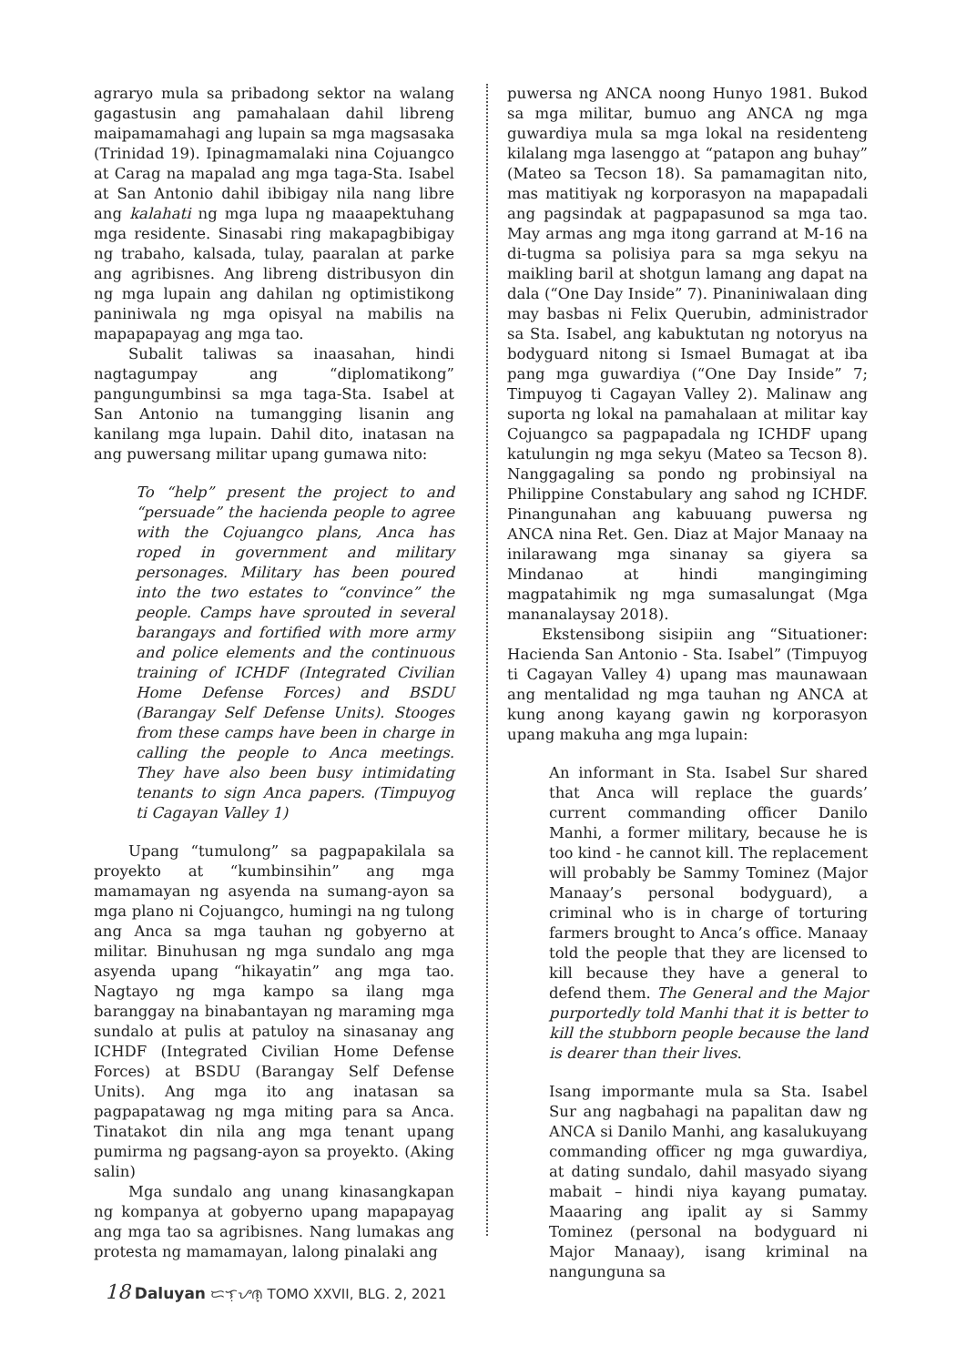agraryo mula sa pribadong sektor na walang gagastusin ang pamahalaan dahil libreng maipamamahagi ang lupain sa mga magsasaka (Trinidad 19). Ipinagmamalaki nina Cojuangco at Carag na mapalad ang mga taga-Sta. Isabel at San Antonio dahil ibibigay nila nang libre ang kalahati ng mga lupa ng maaapektuhang mga residente. Sinasabi ring makapagbibigay ng trabaho, kalsada, tulay, paaralan at parke ang agribisnes. Ang libreng distribusyon din ng mga lupain ang dahilan ng optimistikong paniniwala ng mga opisyal na mabilis na mapapapayag ang mga tao.
Subalit taliwas sa inaasahan, hindi nagtagumpay ang “diplomatikong” pangungumbinsi sa mga taga-Sta. Isabel at San Antonio na tumangging lisanin ang kanilang mga lupain. Dahil dito, inatasan na ang puwersang militar upang gumawa nito:
To “help” present the project to and “persuade” the hacienda people to agree with the Cojuangco plans, Anca has roped in government and military personages. Military has been poured into the two estates to “convince” the people. Camps have sprouted in several barangays and fortified with more army and police elements and the continuous training of ICHDF (Integrated Civilian Home Defense Forces) and BSDU (Barangay Self Defense Units). Stooges from these camps have been in charge in calling the people to Anca meetings. They have also been busy intimidating tenants to sign Anca papers. (Timpuyog ti Cagayan Valley 1)
Upang “tumulong” sa pagpapakilala sa proyekto at “kumbinsihin” ang mga mamamayan ng asyenda na sumang-ayon sa mga plano ni Cojuangco, humingi na ng tulong ang Anca sa mga tauhan ng gobyerno at militar. Binuhusan ng mga sundalo ang mga asyenda upang “hikayatin” ang mga tao. Nagtayo ng mga kampo sa ilang mga baranggay na binabantayan ng maraming mga sundalo at pulis at patuloy na sinasanay ang ICHDF (Integrated Civilian Home Defense Forces) at BSDU (Barangay Self Defense Units). Ang mga ito ang inatasan sa pagpapatawag ng mga miting para sa Anca. Tinatakot din nila ang mga tenant upang pumirma ng pagsang-ayon sa proyekto. (Aking salin)
Mga sundalo ang unang kinasangkapan ng kompanya at gobyerno upang mapapayag ang mga tao sa agribisnes. Nang lumakas ang protesta ng mamamayan, lalong pinalaki ang
puwersa ng ANCA noong Hunyo 1981. Bukod sa mga militar, bumuo ang ANCA ng mga guwardiya mula sa mga lokal na residenteng kilalang mga lasenggo at “patapon ang buhay” (Mateo sa Tecson 18). Sa pamamagitan nito, mas matitiyak ng korporasyon na mapapadali ang pagsindak at pagpapasunod sa mga tao. May armas ang mga itong garrand at M-16 na di-tugma sa polisiya para sa mga sekyu na maikling baril at shotgun lamang ang dapat na dala (“One Day Inside” 7). Pinaniniwalaan ding may basbas ni Felix Querubin, administrador sa Sta. Isabel, ang kabuktutan ng notoryus na bodyguard nitong si Ismael Bumagat at iba pang mga guwardiya (“One Day Inside” 7; Timpuyog ti Cagayan Valley 2). Malinaw ang suporta ng lokal na pamahalaan at militar kay Cojuangco sa pagpapadala ng ICHDF upang katulungin ng mga sekyu (Mateo sa Tecson 8). Nanggagaling sa pondo ng probinsiyal na Philippine Constabulary ang sahod ng ICHDF. Pinangunahan ang kabuuang puwersa ng ANCA nina Ret. Gen. Diaz at Major Manaay na inilarawang mga sinanay sa giyera sa Mindanao at hindi mangingiming magpatahimik ng mga sumasalungat (Mga mananalaysay 2018).
Ekstensibong sisipiin ang “Situationer: Hacienda San Antonio - Sta. Isabel” (Timpuyog ti Cagayan Valley 4) upang mas maunawaan ang mentalidad ng mga tauhan ng ANCA at kung anong kayang gawin ng korporasyon upang makuha ang mga lupain:
An informant in Sta. Isabel Sur shared that Anca will replace the guards’ current commanding officer Danilo Manhi, a former military, because he is too kind - he cannot kill. The replacement will probably be Sammy Tominez (Major Manaay’s personal bodyguard), a criminal who is in charge of torturing farmers brought to Anca’s office. Manaay told the people that they are licensed to kill because they have a general to defend them. The General and the Major purportedly told Manhi that it is better to kill the stubborn people because the land is dearer than their lives.
Isang impormante mula sa Sta. Isabel Sur ang nagbahagi na papalitan daw ng ANCA si Danilo Manhi, ang kasalukuyang commanding officer ng mga guwardiya, at dating sundalo, dahil masyado siyang mabait – hindi niya kayang pumatay. Maaaring ang ipalit ay si Sammy Tominez (personal na bodyguard ni Major Manaay), isang kriminal na nangunguna sa
18 Daluyan ᜇᜎᜓᜌᜈ᜔ TOMO XXVII, BLG. 2, 2021